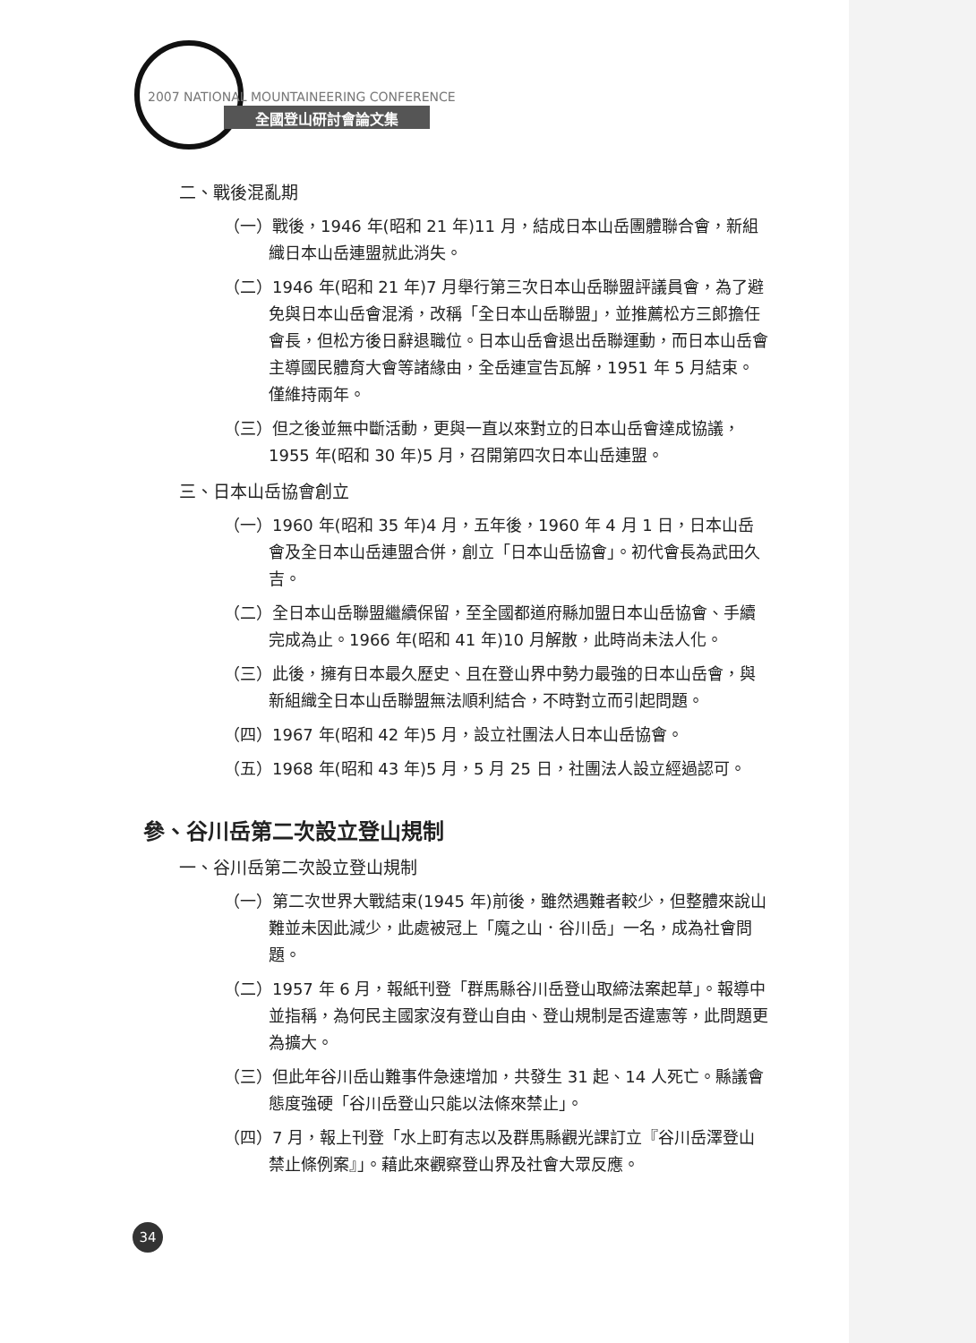2007 NATIONAL MOUNTAINEERING CONFERENCE
全國登山研討會論文集
二、戰後混亂期
（一）戰後，1946 年(昭和 21 年)11 月，結成日本山岳團體聯合會，新組織日本山岳連盟就此消失。
（二）1946 年(昭和 21 年)7 月舉行第三次日本山岳聯盟評議員會，為了避免與日本山岳會混淆，改稱「全日本山岳聯盟」，並推薦松方三郎擔任會長，但松方後日辭退職位。日本山岳會退出岳聯運動，而日本山岳會主導國民體育大會等諸緣由，全岳連宣告瓦解，1951 年 5 月結束。僅維持兩年。
（三）但之後並無中斷活動，更與一直以來對立的日本山岳會達成協議，1955 年(昭和 30 年)5 月，召開第四次日本山岳連盟。
三、日本山岳協會創立
（一）1960 年(昭和 35 年)4 月，五年後，1960 年 4 月 1 日，日本山岳會及全日本山岳連盟合併，創立「日本山岳協會」。初代會長為武田久吉。
（二）全日本山岳聯盟繼續保留，至全國都道府縣加盟日本山岳協會、手續完成為止。1966 年(昭和 41 年)10 月解散，此時尚未法人化。
（三）此後，擁有日本最久歷史、且在登山界中勢力最強的日本山岳會，與新組織全日本山岳聯盟無法順利結合，不時對立而引起問題。
（四）1967 年(昭和 42 年)5 月，設立社團法人日本山岳協會。
（五）1968 年(昭和 43 年)5 月，5 月 25 日，社團法人設立經過認可。
參、谷川岳第二次設立登山規制
一、谷川岳第二次設立登山規制
（一）第二次世界大戰結束(1945 年)前後，雖然遇難者較少，但整體來說山難並未因此減少，此處被冠上「魔之山．谷川岳」一名，成為社會問題。
（二）1957 年 6 月，報紙刊登「群馬縣谷川岳登山取締法案起草」。報導中並指稱，為何民主國家沒有登山自由、登山規制是否違憲等，此問題更為擴大。
（三）但此年谷川岳山難事件急速增加，共發生 31 起、14 人死亡。縣議會態度強硬「谷川岳登山只能以法條來禁止」。
（四）7 月，報上刊登「水上町有志以及群馬縣觀光課訂立『谷川岳澤登山禁止條例案』」。藉此來觀察登山界及社會大眾反應。
34